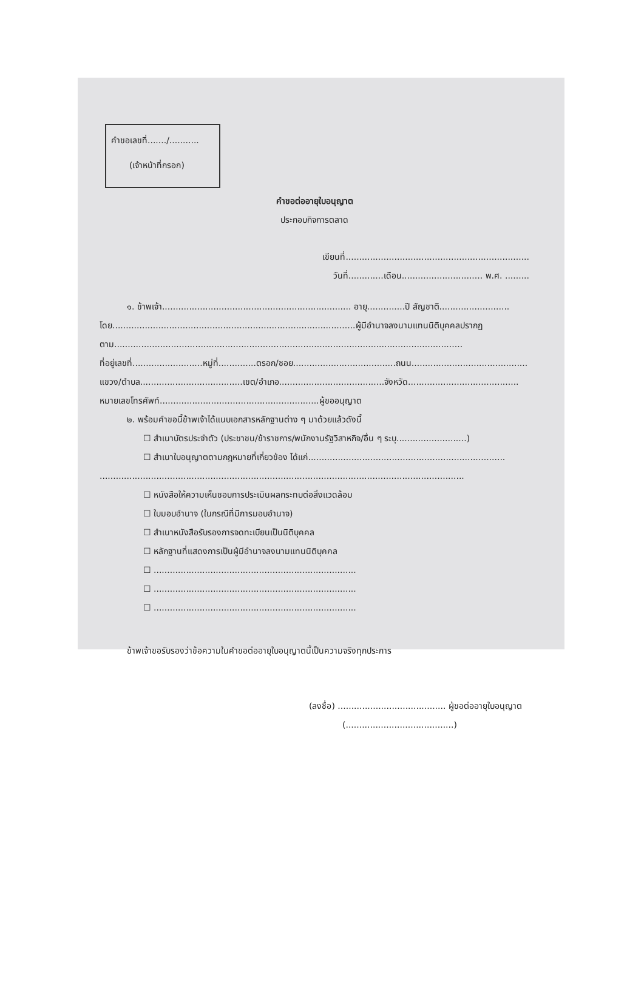คำขอเลขที่......./...........
(เจ้าหน้าที่กรอก)
คำขอต่ออายุใบอนุญาต
ประกอบกิจการตลาด
เขียนที่....................................................................
วันที่.............เดือน.............................. พ.ศ. .........
๑. ข้าพเจ้า...................................................................... อายุ..............ปี สัญชาติ..........................
โดย..........................................................................................ผู้มีอำนาจลงนามแทนนิติบุคคลปรากฏ
ตาม.................................................................................................................................
ที่อยู่เลขที่..........................หมู่ที่..............ตรอก/ซอย......................................ถนน...........................................
แขวง/ตำบล......................................เขต/อำเภอ.......................................จังหวัด.........................................
หมายเลขโทรศัพท์...........................................................ผู้ขออนุญาต
๒. พร้อมคำขอนี้ข้าพเจ้าได้แนบเอกสารหลักฐานต่าง ๆ มาด้วยแล้วดังนี้
☐ สำเนาบัตรประจำตัว (ประชาชน/ข้าราชการ/พนักงานรัฐวิสาหกิจ/อื่น ๆ ระบุ..........................)
☐ สำเนาใบอนุญาตตามกฎหมายที่เกี่ยวข้อง ได้แก่.........................................................................
.......................................................................................................................................
☐ หนังสือให้ความเห็นชอบการประเมินผลกระทบต่อสิ่งแวดล้อม
☐ ใบมอบอำนาจ (ในกรณีที่มีการมอบอำนาจ)
☐ สำเนาหนังสือรับรองการจดทะเบียนเป็นนิติบุคคล
☐ หลักฐานที่แสดงการเป็นผู้มีอำนาจลงนามแทนนิติบุคคล
☐ ...........................................................................
☐ ...........................................................................
☐ ...........................................................................
ข้าพเจ้าขอรับรองว่าข้อความในคำขอต่ออายุใบอนุญาตนี้เป็นความจริงทุกประการ
(ลงชื่อ) ........................................ ผู้ขอต่ออายุใบอนุญาต
(........................................)